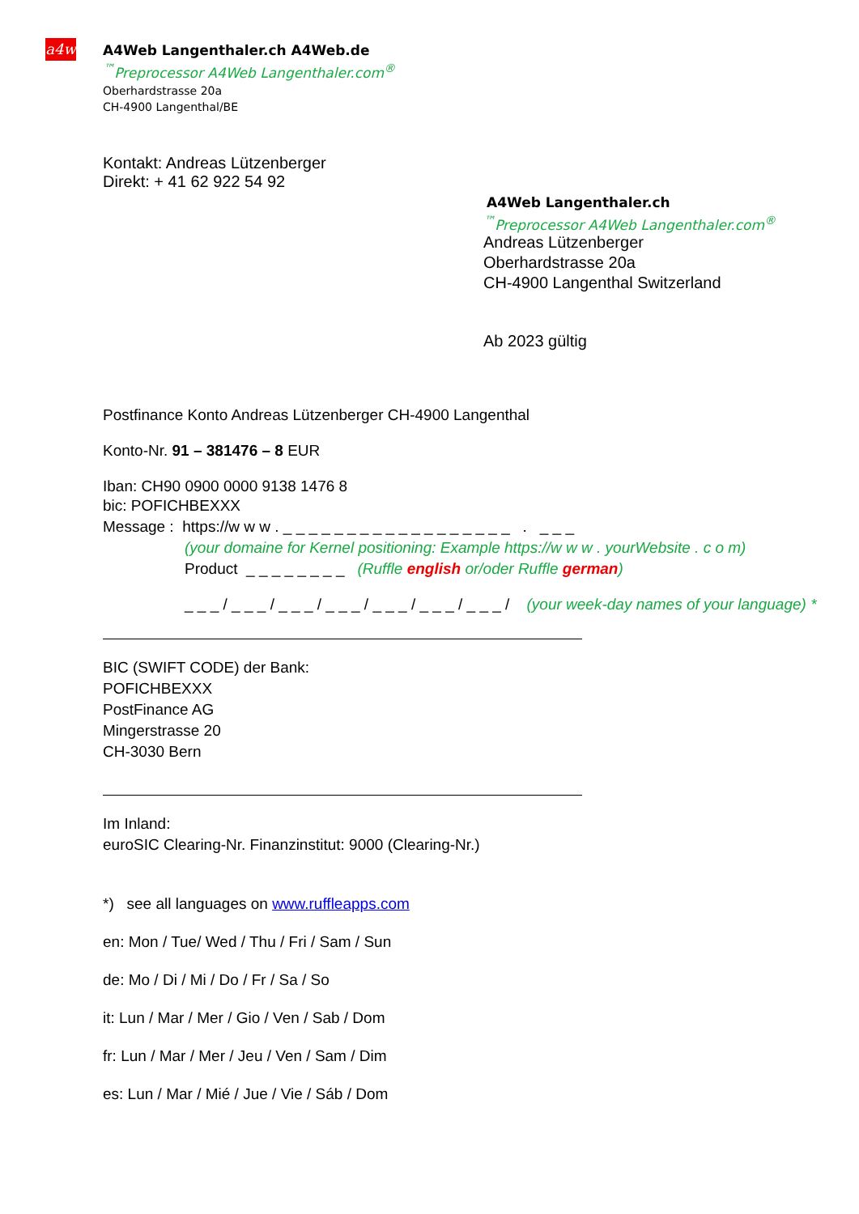a4w
A4Web Langenthaler.ch A4Web.de
<sup>™</sup>Preprocessor A4Web Langenthaler.com<sup>®</sup>
Oberhardstrasse 20a
CH-4900 Langenthal/BE
Kontakt: Andreas Lützenberger
Direkt: + 41 62 922 54 92
A4Web Langenthaler.ch
<sup>™</sup>Preprocessor A4Web Langenthaler.com<sup>®</sup>
Andreas Lützenberger
Oberhardstrasse 20a
CH-4900 Langenthal Switzerland
Ab 2023 gültig
Postfinance Konto Andreas Lützenberger CH-4900 Langenthal
Konto-Nr. 91 – 381476 – 8 EUR
Iban: CH90 0900 0000 9138 1476 8
bic: POFICHBEXXX
Message : https://w w w . _ _ _ _ _ _ _ _ _ _ _ _ _ _ _ _ _ _ . _ _ _
(your domaine for Kernel positioning: Example https://w w w . yourWebsite . c o m)
Product _ _ _ _ _ _ _ _ (Ruffle english or/oder Ruffle german)
_ _ _ / _ _ _ / _ _ _ / _ _ _ / _ _ _ / _ _ _ / _ _ _ / (your week-day names of your language) *
BIC (SWIFT CODE) der Bank:
POFICHBEXXX
PostFinance AG
Mingerstrasse 20
CH-3030 Bern
Im Inland:
euroSIC Clearing-Nr. Finanzinstitut: 9000 (Clearing-Nr.)
*) see all languages on www.ruffleapps.com
en: Mon / Tue/ Wed / Thu / Fri / Sam / Sun
de: Mo / Di / Mi / Do / Fr / Sa / So
it: Lun / Mar / Mer / Gio / Ven / Sab / Dom
fr: Lun / Mar / Mer / Jeu / Ven / Sam / Dim
es: Lun / Mar / Mié / Jue / Vie / Sáb / Dom